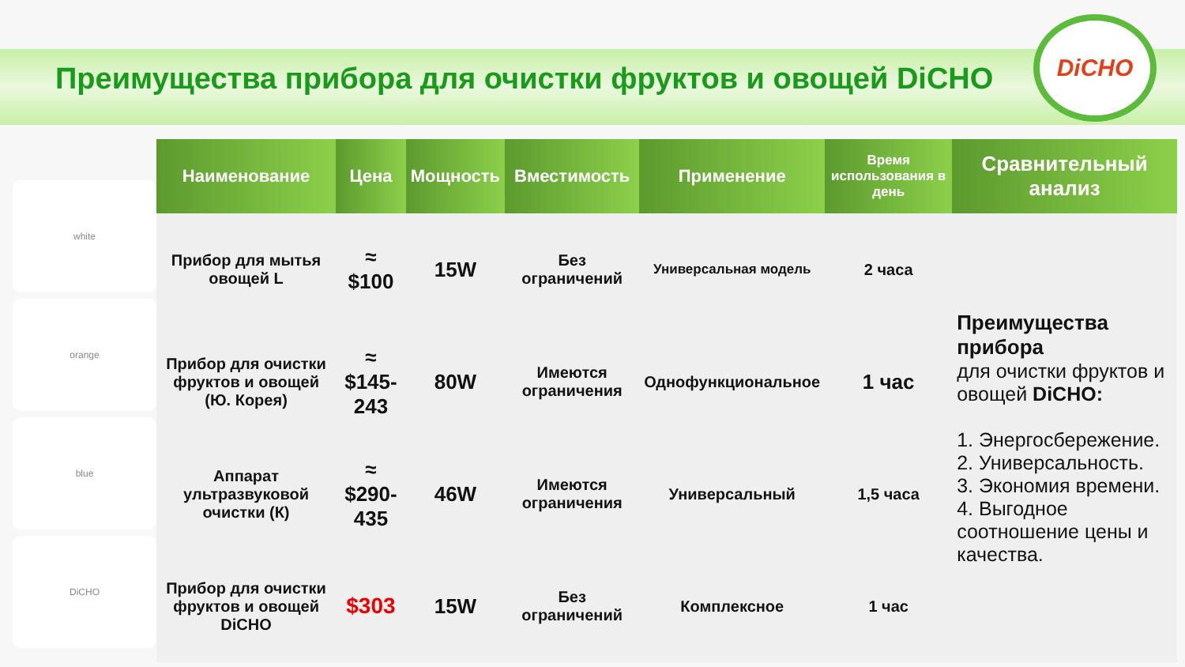Преимущества прибора для очистки фруктов и овощей DiCHO
DiCHO
white
orange
blue
DiCHO
| Наименование | Цена | Мощность | Вместимость | Применение | Время использования в день | Сравнительный анализ |
| --- | --- | --- | --- | --- | --- | --- |
| Прибор для мытья овощей L | ≈ $100 | 15W | Без ограничений | Универсальная модель | 2 часа | Преимущества прибора для очистки фруктов и овощей DiCHO: 1. Энергосбережение. 2. Универсальность. 3. Экономия времени. 4. Выгодное соотношение цены и качества. |
| Прибор для очистки фруктов и овощей (Ю. Корея) | ≈ $145-243 | 80W | Имеются ограничения | Однофункциональное | 1 час | |
| Аппарат ультразвуковой очистки (К) | ≈ $290-435 | 46W | Имеются ограничения | Универсальный | 1,5 часа | |
| Прибор для очистки фруктов и овощей DiCHO | $303 | 15W | Без ограничений | Комплексное | 1 час | |